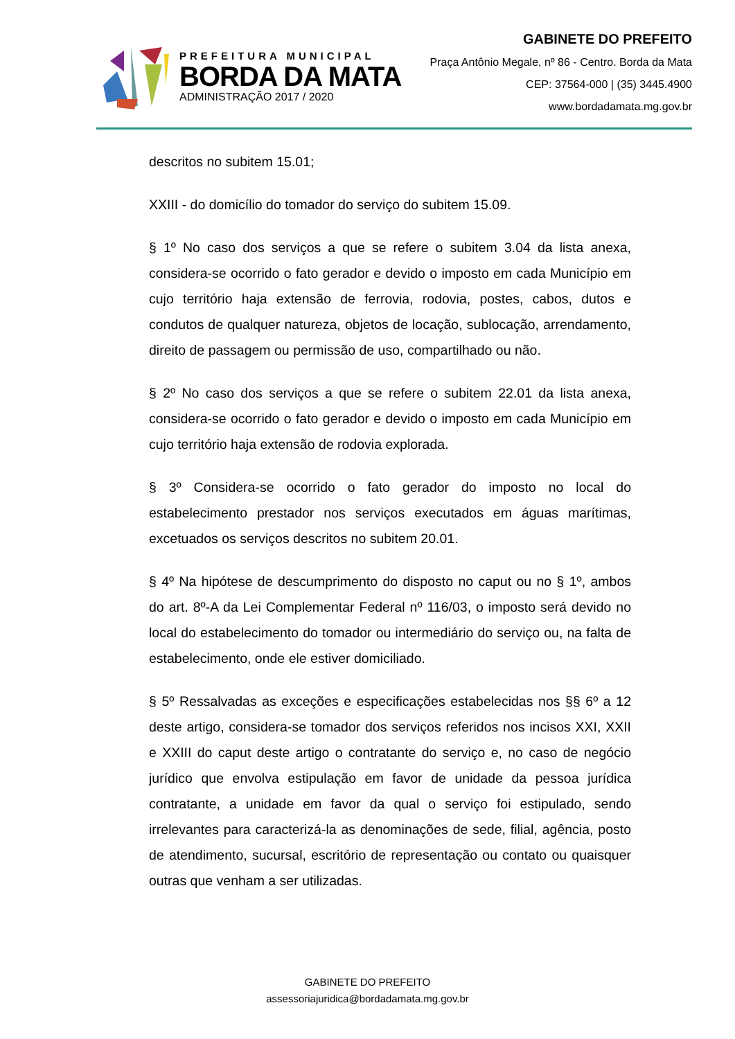PREFEITURA MUNICIPAL
BORDA DA MATA
ADMINISTRAÇÃO 2017 / 2020
GABINETE DO PREFEITO
Praça Antônio Megale, nº 86 - Centro. Borda da Mata
CEP: 37564-000 | (35) 3445.4900
www.bordadamata.mg.gov.br
descritos no subitem 15.01;
XXIII - do domicílio do tomador do serviço do subitem 15.09.
§ 1º No caso dos serviços a que se refere o subitem 3.04 da lista anexa, considera-se ocorrido o fato gerador e devido o imposto em cada Município em cujo território haja extensão de ferrovia, rodovia, postes, cabos, dutos e condutos de qualquer natureza, objetos de locação, sublocação, arrendamento, direito de passagem ou permissão de uso, compartilhado ou não.
§ 2º No caso dos serviços a que se refere o subitem 22.01 da lista anexa, considera-se ocorrido o fato gerador e devido o imposto em cada Município em cujo território haja extensão de rodovia explorada.
§ 3º Considera-se ocorrido o fato gerador do imposto no local do estabelecimento prestador nos serviços executados em águas marítimas, excetuados os serviços descritos no subitem 20.01.
§ 4º Na hipótese de descumprimento do disposto no caput ou no § 1º, ambos do art. 8º-A da Lei Complementar Federal nº 116/03, o imposto será devido no local do estabelecimento do tomador ou intermediário do serviço ou, na falta de estabelecimento, onde ele estiver domiciliado.
§ 5º Ressalvadas as exceções e especificações estabelecidas nos §§ 6º a 12 deste artigo, considera-se tomador dos serviços referidos nos incisos XXI, XXII e XXIII do caput deste artigo o contratante do serviço e, no caso de negócio jurídico que envolva estipulação em favor de unidade da pessoa jurídica contratante, a unidade em favor da qual o serviço foi estipulado, sendo irrelevantes para caracterizá-la as denominações de sede, filial, agência, posto de atendimento, sucursal, escritório de representação ou contato ou quaisquer outras que venham a ser utilizadas.
GABINETE DO PREFEITO
assessoriajuridica@bordadamata.mg.gov.br